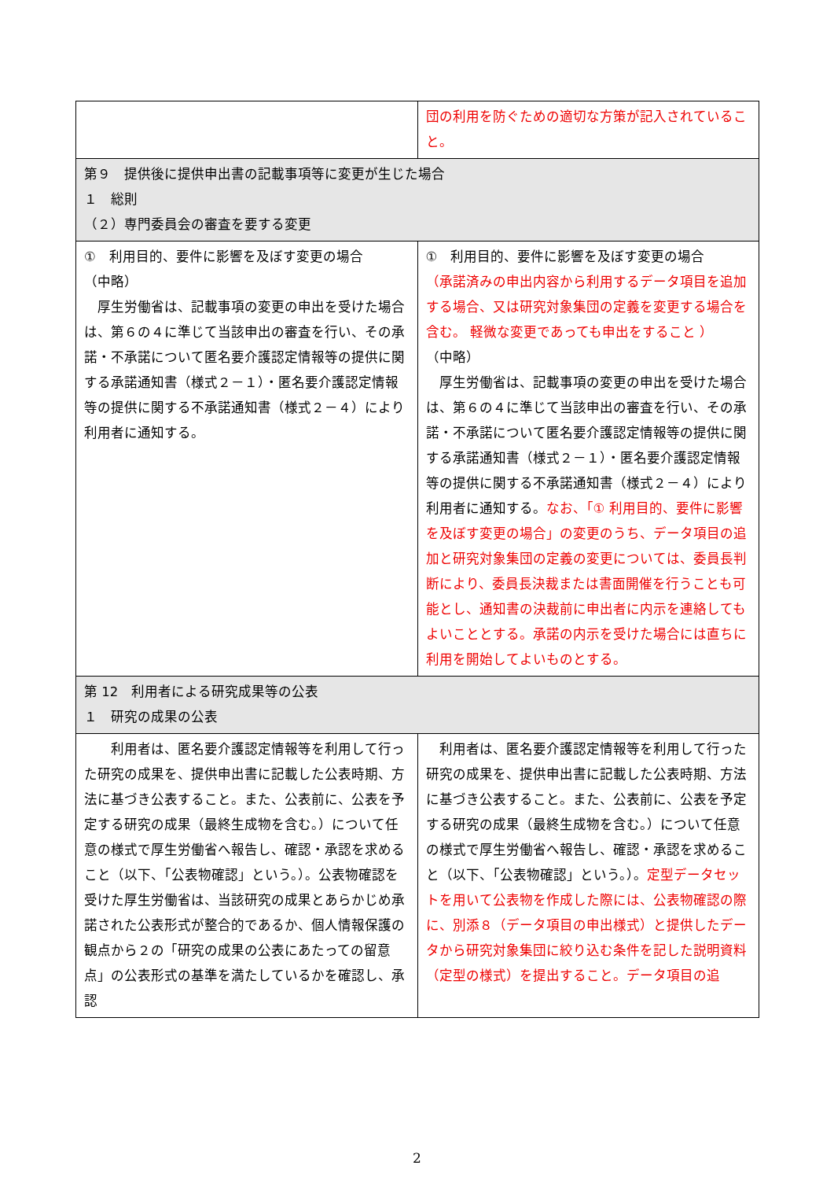| | 団の利用を防ぐための適切な方策が記入されていること。 |
| 第９ 提供後に提供申出書の記載事項等に変更が生じた場合 １ 総則 （２）専門委員会の審査を要する変更 | |
| ① 利用目的、要件に影響を及ぼす変更の場合 （中略） 厚生労働省は、記載事項の変更の申出を受けた場合は、第６の４に準じて当該申出の審査を行い、その承諾・不承諾について匿名要介護認定情報等の提供に関する承諾通知書（様式２－１）・匿名要介護認定情報等の提供に関する不承諾通知書（様式２－４）により利用者に通知する。 | ① 利用目的、要件に影響を及ぼす変更の場合 （承諾済みの申出内容から利用するデータ項目を追加する場合、又は研究対象集団の定義を変更する場合を含む。 軽微な変更であっても申出をすること ） （中略） 厚生労働省は、記載事項の変更の申出を受けた場合は、第６の４に準じて当該申出の審査を行い、その承諾・不承諾について匿名要介護認定情報等の提供に関する承諾通知書（様式２－１）・匿名要介護認定情報等の提供に関する不承諾通知書（様式２－４）により利用者に通知する。 なお、「① 利用目的、要件に影響を及ぼす変更の場合」の変更のうち、データ項目の追加と研究対象集団の定義の変更については、委員長判断により、委員長決裁または書面開催を行うことも可能とし、通知書の決裁前に申出者に内示を連絡してもよいこととする。承諾の内示を受けた場合には直ちに利用を開始してよいものとする。 |
| 第 12 利用者による研究成果等の公表 １ 研究の成果の公表 | |
| 利用者は、匿名要介護認定情報等を利用して行った研究の成果を、提供申出書に記載した公表時期、方法に基づき公表すること。また、公表前に、公表を予定する研究の成果（最終生成物を含む。）について任意の様式で厚生労働省へ報告し、確認・承認を求めること（以下、「公表物確認」という。）。公表物確認を受けた厚生労働省は、当該研究の成果とあらかじめ承諾された公表形式が整合的であるか、個人情報保護の観点から２の「研究の成果の公表にあたっての留意点」の公表形式の基準を満たしているかを確認し、承認 | 利用者は、匿名要介護認定情報等を利用して行った研究の成果を、提供申出書に記載した公表時期、方法に基づき公表すること。また、公表前に、公表を予定する研究の成果（最終生成物を含む。）について任意の様式で厚生労働省へ報告し、確認・承認を求めること（以下、「公表物確認」という。）。 定型データセットを用いて公表物を作成した際には、公表物確認の際に、別添８（データ項目の申出様式）と提供したデータから研究対象集団に絞り込む条件を記した説明資料（定型の様式）を提出すること。データ項目の追 |
2